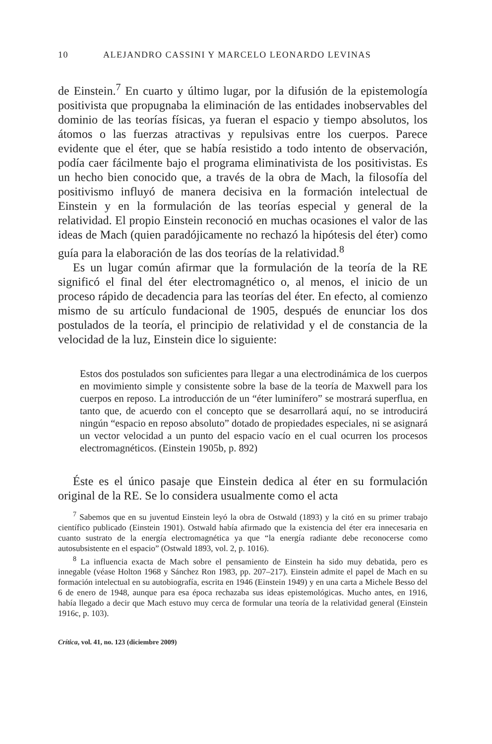10 ALEJANDRO CASSINI Y MARCELO LEONARDO LEVINAS
de Einstein.<sup>7</sup> En cuarto y último lugar, por la difusión de la epistemología positivista que propugnaba la eliminación de las entidades inobservables del dominio de las teorías físicas, ya fueran el espacio y tiempo absolutos, los átomos o las fuerzas atractivas y repulsivas entre los cuerpos. Parece evidente que el éter, que se había resistido a todo intento de observación, podía caer fácilmente bajo el programa eliminativista de los positivistas. Es un hecho bien conocido que, a través de la obra de Mach, la filosofía del positivismo influyó de manera decisiva en la formación intelectual de Einstein y en la formulación de las teorías especial y general de la relatividad. El propio Einstein reconoció en muchas ocasiones el valor de las ideas de Mach (quien paradójicamente no rechazó la hipótesis del éter) como guía para la elaboración de las dos teorías de la relatividad.<sup>8</sup>
Es un lugar común afirmar que la formulación de la teoría de la RE significó el final del éter electromagnético o, al menos, el inicio de un proceso rápido de decadencia para las teorías del éter. En efecto, al comienzo mismo de su artículo fundacional de 1905, después de enunciar los dos postulados de la teoría, el principio de relatividad y el de constancia de la velocidad de la luz, Einstein dice lo siguiente:
Estos dos postulados son suficientes para llegar a una electrodinámica de los cuerpos en movimiento simple y consistente sobre la base de la teoría de Maxwell para los cuerpos en reposo. La introducción de un “éter luminífero” se mostrará superflua, en tanto que, de acuerdo con el concepto que se desarrollará aquí, no se introducirá ningún “espacio en reposo absoluto” dotado de propiedades especiales, ni se asignará un vector velocidad a un punto del espacio vacío en el cual ocurren los procesos electromagnéticos. (Einstein 1905b, p. 892)
Éste es el único pasaje que Einstein dedica al éter en su formulación original de la RE. Se lo considera usualmente como el acta
<sup>7</sup> Sabemos que en su juventud Einstein leyó la obra de Ostwald (1893) y la citó en su primer trabajo científico publicado (Einstein 1901). Ostwald había afirmado que la existencia del éter era innecesaria en cuanto sustrato de la energía electromagnética ya que “la energía radiante debe reconocerse como autosubsistente en el espacio” (Ostwald 1893, vol. 2, p. 1016).
<sup>8</sup> La influencia exacta de Mach sobre el pensamiento de Einstein ha sido muy debatida, pero es innegable (véase Holton 1968 y Sánchez Ron 1983, pp. 207–217). Einstein admite el papel de Mach en su formación intelectual en su autobiografía, escrita en 1946 (Einstein 1949) y en una carta a Michele Besso del 6 de enero de 1948, aunque para esa época rechazaba sus ideas epistemológicas. Mucho antes, en 1916, había llegado a decir que Mach estuvo muy cerca de formular una teoría de la relatividad general (Einstein 1916c, p. 103).
Crítica, vol. 41, no. 123 (diciembre 2009)